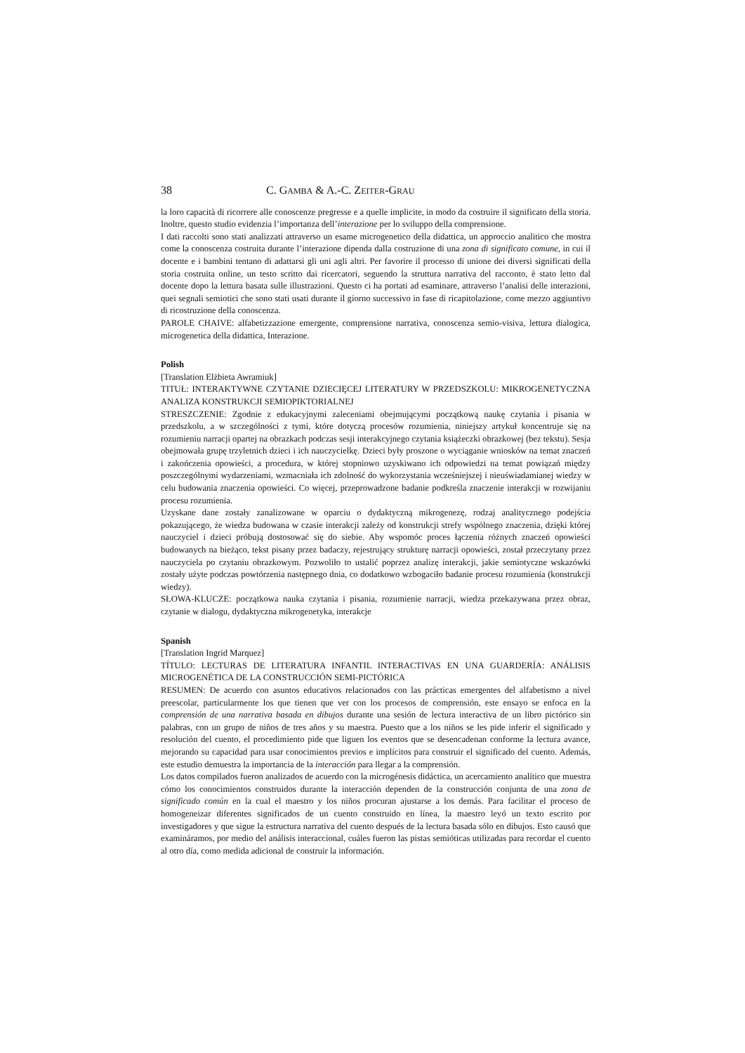38 C. GAMBA & A.-C. ZEITER-GRAU
la loro capacità di ricorrere alle conoscenze pregresse e a quelle implicite, in modo da costruire il significato della storia. Inoltre, questo studio evidenzia l’importanza dell’interazione per lo sviluppo della comprensione.
I dati raccolti sono stati analizzati attraverso un esame microgenetico della didattica, un approccio analitico che mostra come la conoscenza costruita durante l’interazione dipenda dalla costruzione di una zona di significato comune, in cui il docente e i bambini tentano di adattarsi gli uni agli altri. Per favorire il processo di unione dei diversi significati della storia costruita online, un testo scritto dai ricercatori, seguendo la struttura narrativa del racconto, è stato letto dal docente dopo la lettura basata sulle illustrazioni. Questo ci ha portati ad esaminare, attraverso l’analisi delle interazioni, quei segnali semiotici che sono stati usati durante il giorno successivo in fase di ricapitolazione, come mezzo aggiuntivo di ricostruzione della conoscenza.
PAROLE CHAIVE: alfabetizzazione emergente, comprensione narrativa, conoscenza semio-visiva, lettura dialogica, microgenetica della didattica, Interazione.
Polish
[Translation Elżbieta Awramiuk]
TITUŁ: INTERAKTYWNE CZYTANIE DZIECIĘCEJ LITERATURY W PRZEDSZKOLU: MIKROGENETYCZNA ANALIZA KONSTRUKCJI SEMIOPIKTORIALNEJ
STRESZCZENIE: Zgodnie z edukacyjnymi zaleceniami obejmującymi początkową naukę czytania i pisania w przedszkolu, a w szczególności z tymi, które dotyczą procesów rozumienia, niniejszy artykuł koncentruje się na rozumieniu narracji opartej na obrazkach podczas sesji interakcyjnego czytania książeczki obrazkowej (bez tekstu). Sesja obejmowała grupę trzyletnich dzieci i ich nauczycielkę. Dzieci były proszone o wyciąganie wniosków na temat znaczeń i zakończenia opowieści, a procedura, w której stopniowo uzyskiwano ich odpowiedzi na temat powiązań między poszczególnymi wydarzeniami, wzmacniała ich zdolność do wykorzystania wcześniejszej i nieuświadamianej wiedzy w celu budowania znaczenia opowieści. Co więcej, przeprowadzone badanie podkreśla znaczenie interakcji w rozwijaniu procesu rozumienia.
Uzyskane dane zostały zanalizowane w oparciu o dydaktyczną mikrogenezę, rodzaj analitycznego podejścia pokazującego, że wiedza budowana w czasie interakcji zależy od konstrukcji strefy wspólnego znaczenia, dzięki której nauczyciel i dzieci próbują dostosować się do siebie. Aby wspomóc proces łączenia różnych znaczeń opowieści budowanych na bieżąco, tekst pisany przez badaczy, rejestrujący strukturę narracji opowieści, został przeczytany przez nauczyciela po czytaniu obrazkowym. Pozwoliło to ustalić poprzez analizę interakcji, jakie semiotyczne wskazówki zostały użyte podczas powtórzenia następnego dnia, co dodatkowo wzbogaciło badanie procesu rozumienia (konstrukcji wiedzy).
SŁOWA-KLUCZE: początkowa nauka czytania i pisania, rozumienie narracji, wiedza przekazywana przez obraz, czytanie w dialogu, dydaktyczna mikrogenetyka, interakcje
Spanish
[Translation Ingrid Marquez]
TÍTULO: LECTURAS DE LITERATURA INFANTIL INTERACTIVAS EN UNA GUARDERÍA: ANÁLISIS MICROGENÉTICA DE LA CONSTRUCCIÓN SEMI-PICTÓRICA
RESUMEN: De acuerdo con asuntos educativos relacionados con las prácticas emergentes del alfabetismo a nivel preescolar, particularmente los que tienen que ver con los procesos de comprensión, este ensayo se enfoca en la comprensión de una narrativa basada en dibujos durante una sesión de lectura interactiva de un libro pictórico sin palabras, con un grupo de niños de tres años y su maestra. Puesto que a los niños se les pide inferir el significado y resolución del cuento, el procedimiento pide que liguen los eventos que se desencadenan conforme la lectura avance, mejorando su capacidad para usar conocimientos previos e implícitos para construir el significado del cuento. Además, este estudio demuestra la importancia de la interacción para llegar a la comprensión.
Los datos compilados fueron analizados de acuerdo con la microgénesis didáctica, un acercamiento analítico que muestra cómo los conocimientos construidos durante la interacción dependen de la construcción conjunta de una zona de significado común en la cual el maestro y los niños procuran ajustarse a los demás. Para facilitar el proceso de homogeneizar diferentes significados de un cuento construido en línea, la maestro leyó un texto escrito por investigadores y que sigue la estructura narrativa del cuento después de la lectura basada sólo en dibujos. Esto causó que examináramos, por medio del análisis interaccional, cuáles fueron las pistas semióticas utilizadas para recordar el cuento al otro día, como medida adicional de construir la información.